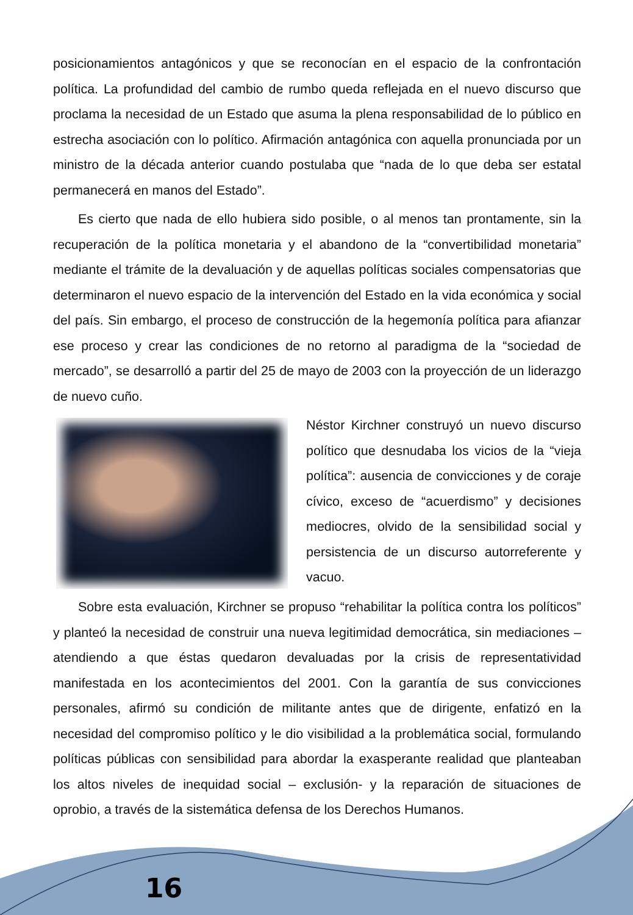posicionamientos antagónicos y que se reconocían en el espacio de la confrontación política. La profundidad del cambio de rumbo queda reflejada en el nuevo discurso que proclama la necesidad de un Estado que asuma la plena responsabilidad de lo público en estrecha asociación con lo político. Afirmación antagónica con aquella pronunciada por un ministro de la década anterior cuando postulaba que “nada de lo que deba ser estatal permanecerá en manos del Estado”.
Es cierto que nada de ello hubiera sido posible, o al menos tan prontamente, sin la recuperación de la política monetaria y el abandono de la “convertibilidad monetaria” mediante el trámite de la devaluación y de aquellas políticas sociales compensatorias que determinaron el nuevo espacio de la intervención del Estado en la vida económica y social del país. Sin embargo, el proceso de construcción de la hegemonía política para afianzar ese proceso y crear las condiciones de no retorno al paradigma de la “sociedad de mercado”, se desarrolló a partir del 25 de mayo de 2003 con la proyección de un liderazgo de nuevo cuño.
Néstor Kirchner construyó un nuevo discurso político que desnudaba los vicios de la “vieja política”: ausencia de convicciones y de coraje cívico, exceso de “acuerdismo” y decisiones mediocres, olvido de la sensibilidad social y persistencia de un discurso autorreferente y vacuo.
Sobre esta evaluación, Kirchner se propuso “rehabilitar la política contra los políticos” y planteó la necesidad de construir una nueva legitimidad democrática, sin mediaciones –atendiendo a que éstas quedaron devaluadas por la crisis de representatividad manifestada en los acontecimientos del 2001. Con la garantía de sus convicciones personales, afirmó su condición de militante antes que de dirigente, enfatizó en la necesidad del compromiso político y le dio visibilidad a la problemática social, formulando políticas públicas con sensibilidad para abordar la exasperante realidad que planteaban los altos niveles de inequidad social – exclusión- y la reparación de situaciones de oprobio, a través de la sistemática defensa de los Derechos Humanos.
16